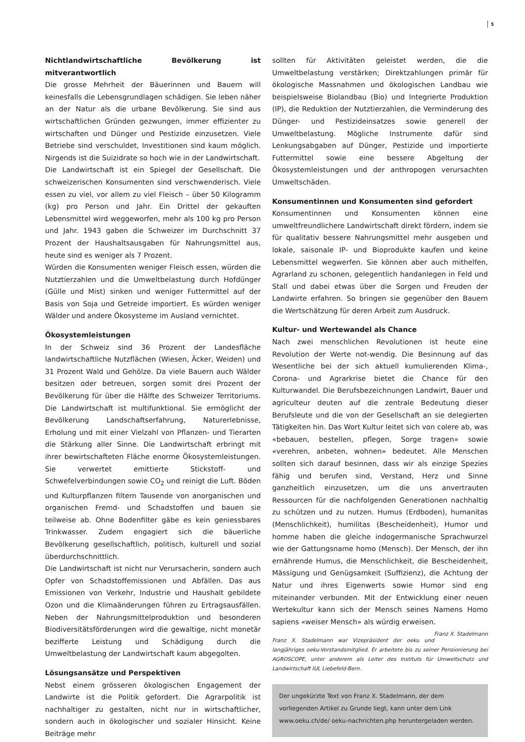5
Nichtlandwirtschaftliche Bevölkerung ist mitverantwortlich
Die grosse Mehrheit der Bäuerinnen und Bauern will keinesfalls die Lebensgrundlagen schädigen. Sie leben näher an der Natur als die urbane Bevölkerung. Sie sind aus wirtschaftlichen Gründen gezwungen, immer effizienter zu wirtschaften und Dünger und Pestizide einzusetzen. Viele Betriebe sind verschuldet, Investitionen sind kaum möglich. Nirgends ist die Suizidrate so hoch wie in der Landwirtschaft.
Die Landwirtschaft ist ein Spiegel der Gesellschaft. Die schweizerischen Konsumenten sind verschwenderisch. Viele essen zu viel, vor allem zu viel Fleisch – über 50 Kilogramm (kg) pro Person und Jahr. Ein Drittel der gekauften Lebensmittel wird weggeworfen, mehr als 100 kg pro Person und Jahr. 1943 gaben die Schweizer im Durchschnitt 37 Prozent der Haushaltsausgaben für Nahrungsmittel aus, heute sind es weniger als 7 Prozent.
Würden die Konsumenten weniger Fleisch essen, würden die Nutztierzahlen und die Umweltbelastung durch Hofdünger (Gülle und Mist) sinken und weniger Futtermittel auf der Basis von Soja und Getreide importiert. Es würden weniger Wälder und andere Ökosysteme im Ausland vernichtet.
Ökosystemleistungen
In der Schweiz sind 36 Prozent der Landesfläche landwirtschaftliche Nutzflächen (Wiesen, Äcker, Weiden) und 31 Prozent Wald und Gehölze. Da viele Bauern auch Wälder besitzen oder betreuen, sorgen somit drei Prozent der Bevölkerung für über die Hälfte des Schweizer Territoriums. Die Landwirtschaft ist multifunktional. Sie ermöglicht der Bevölkerung Landschaftserfahrung, Naturerlebnisse, Erholung und mit einer Vielzahl von Pflanzen- und Tierarten die Stärkung aller Sinne. Die Landwirtschaft erbringt mit ihrer bewirtschafteten Fläche enorme Ökosystemleistungen. Sie verwertet emittierte Stickstoff- und Schwefelverbindungen sowie CO<sub>2</sub> und reinigt die Luft. Böden und Kulturpflanzen filtern Tausende von anorganischen und organischen Fremd- und Schadstoffen und bauen sie teilweise ab. Ohne Bodenfilter gäbe es kein geniessbares Trinkwasser. Zudem engagiert sich die bäuerliche Bevölkerung gesellschaftlich, politisch, kulturell und sozial überdurchschnittlich.
Die Landwirtschaft ist nicht nur Verursacherin, sondern auch Opfer von Schadstoffemissionen und Abfällen. Das aus Emissionen von Verkehr, Industrie und Haushalt gebildete Ozon und die Klimaänderungen führen zu Ertragsausfällen. Neben der Nahrungsmittelproduktion und besonderen Biodiversitätsförderungen wird die gewaltige, nicht monetär bezifferte Leistung und Schädigung durch die Umweltbelastung der Landwirtschaft kaum abgegolten.
Lösungsansätze und Perspektiven
Nebst einem grösseren ökologischen Engagement der Landwirte ist die Politik gefordert. Die Agrarpolitik ist nachhaltiger zu gestalten, nicht nur in wirtschaftlicher, sondern auch in ökologischer und sozialer Hinsicht. Keine Beiträge mehr
sollten für Aktivitäten geleistet werden, die die Umweltbelastung verstärken; Direktzahlungen primär für ökologische Massnahmen und ökologischen Landbau wie beispielsweise Biolandbau (Bio) und Integrierte Produktion (IP), die Reduktion der Nutztierzahlen, die Verminderung des Dünger- und Pestizideinsatzes sowie generell der Umweltbelastung. Mögliche Instrumente dafür sind Lenkungsabgaben auf Dünger, Pestizide und importierte Futtermittel sowie eine bessere Abgeltung der Ökosystemleistungen und der anthropogen verursachten Umweltschäden.
Konsumentinnen und Konsumenten sind gefordert
Konsumentinnen und Konsumenten können eine umweltfreundlichere Landwirtschaft direkt fördern, indem sie für qualitativ bessere Nahrungsmittel mehr ausgeben und lokale, saisonale IP- und Bioprodukte kaufen und keine Lebensmittel wegwerfen. Sie können aber auch mithelfen, Agrarland zu schonen, gelegentlich handanlegen in Feld und Stall und dabei etwas über die Sorgen und Freuden der Landwirte erfahren. So bringen sie gegenüber den Bauern die Wertschätzung für deren Arbeit zum Ausdruck.
Kultur- und Wertewandel als Chance
Nach zwei menschlichen Revolutionen ist heute eine Revolution der Werte not-wendig. Die Besinnung auf das Wesentliche bei der sich aktuell kumulierenden Klima-, Corona- und Agrarkrise bietet die Chance für den Kulturwandel. Die Berufsbezeichnungen Landwirt, Bauer und agriculteur deuten auf die zentrale Bedeutung dieser Berufsleute und die von der Gesellschaft an sie delegierten Tätigkeiten hin. Das Wort Kultur leitet sich von colere ab, was «bebauen, bestellen, pflegen, Sorge tragen» sowie «verehren, anbeten, wohnen» bedeutet. Alle Menschen sollten sich darauf besinnen, dass wir als einzige Spezies fähig und berufen sind, Verstand, Herz und Sinne ganzheitlich einzusetzen, um die uns anvertrauten Ressourcen für die nachfolgenden Generationen nachhaltig zu schützen und zu nutzen. Humus (Erdboden), humanitas (Menschlichkeit), humilitas (Bescheidenheit), Humor und homme haben die gleiche indogermanische Sprachwurzel wie der Gattungsname homo (Mensch). Der Mensch, der ihn ernährende Humus, die Menschlichkeit, die Bescheidenheit, Mässigung und Genügsamkeit (Suffizienz), die Achtung der Natur und ihres Eigenwerts sowie Humor sind eng miteinander verbunden. Mit der Entwicklung einer neuen Wertekultur kann sich der Mensch seines Namens Homo sapiens «weiser Mensch» als würdig erweisen. Franz X. Stadelmann
Franz X. Stadelmann war Vizepräsident der oeku und langjähriges oeku-Vorstandsmitglied. Er arbeitete bis zu seiner Pensionierung bei AGROSCOPE, unter anderem als Leiter des Instituts für Umweltschutz und Landwirtschaft IUL Liebefeld-Bern.
Der ungekürzte Text von Franz X. Stadelmann, der dem vorliegenden Artikel zu Grunde liegt, kann unter dem Link www.oeku.ch/de/ oeku-nachrichten.php heruntergeladen werden.